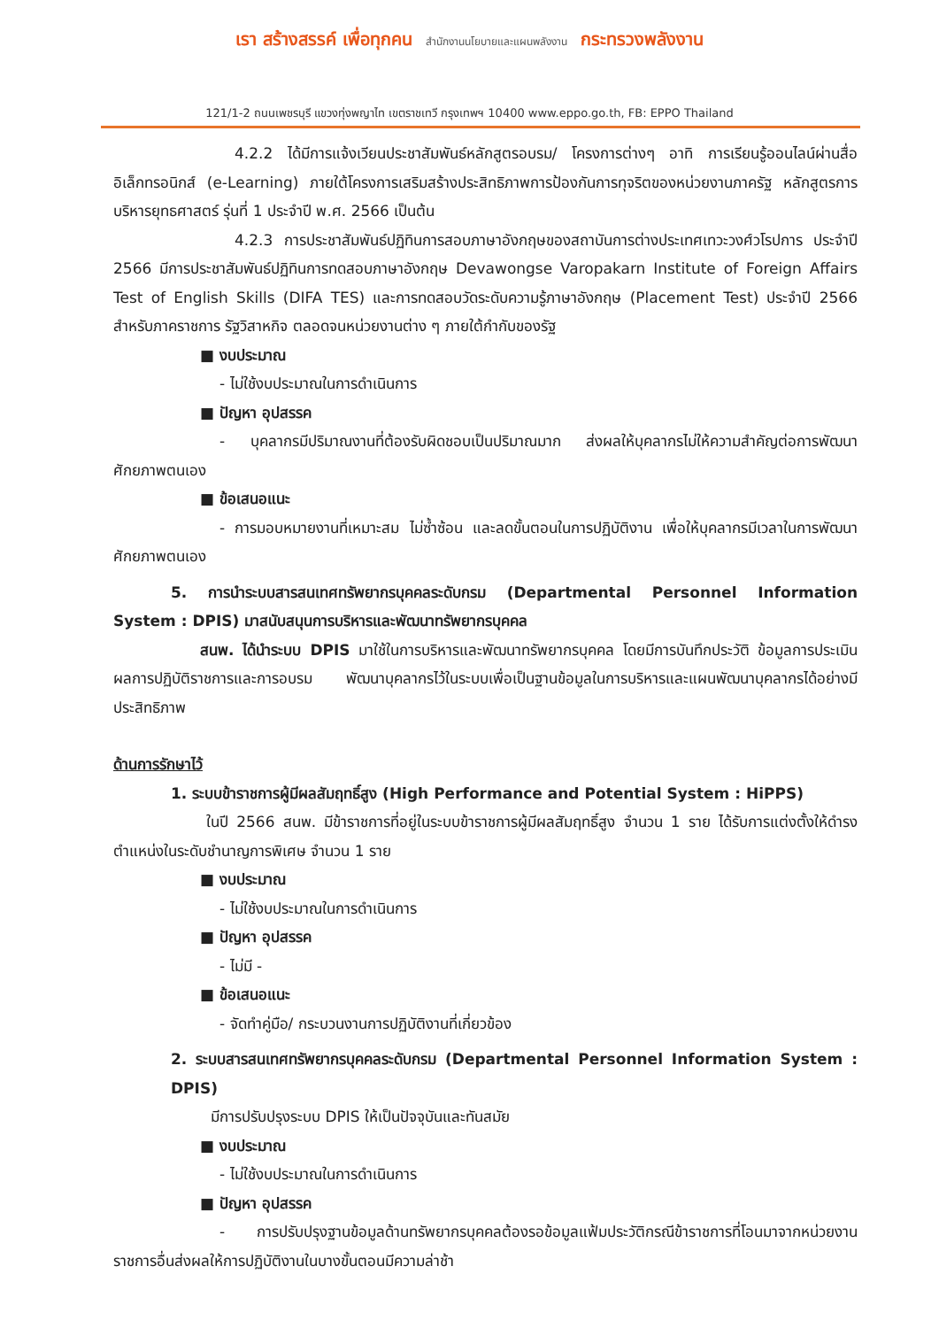เรา สร้างสรรค์ เพื่อทุกคน สำนักงานนโยบายและแผนพลังงาน กระทรวงพลังงาน
121/1-2 ถนนเพชรบุรี แขวงทุ่งพญาไท เขตราชเทวี กรุงเทพฯ 10400 www.eppo.go.th, FB: EPPO Thailand
4.2.2 ได้มีการแจ้งเวียนประชาสัมพันธ์หลักสูตรอบรม/ โครงการต่างๆ อาทิ การเรียนรู้ออนไลน์ผ่านสื่ออิเล็กทรอนิกส์ (e-Learning) ภายใต้โครงการเสริมสร้างประสิทธิภาพการป้องกันการทุจริตของหน่วยงานภาครัฐ หลักสูตรการบริหารยุทธศาสตร์ รุ่นที่ 1 ประจำปี พ.ศ. 2566 เป็นต้น
4.2.3 การประชาสัมพันธ์ปฏิทินการสอบภาษาอังกฤษของสถาบันการต่างประเทศเทวะวงศ์วโรปการ ประจำปี 2566 มีการประชาสัมพันธ์ปฏิทินการทดสอบภาษาอังกฤษ Devawongse Varopakarn Institute of Foreign Affairs Test of English Skills (DIFA TES) และการทดสอบวัดระดับความรู้ภาษาอังกฤษ (Placement Test) ประจำปี 2566 สำหรับภาคราชการ รัฐวิสาหกิจ ตลอดจนหน่วยงานต่าง ๆ ภายใต้กำกับของรัฐ
■ งบประมาณ
- ไม่ใช้งบประมาณในการดำเนินการ
■ ปัญหา อุปสรรค
- บุคลากรมีปริมาณงานที่ต้องรับผิดชอบเป็นปริมาณมาก ส่งผลให้บุคลากรไม่ให้ความสำคัญต่อการพัฒนาศักยภาพตนเอง
■ ข้อเสนอแนะ
- การมอบหมายงานที่เหมาะสม ไม่ซ้ำซ้อน และลดขั้นตอนในการปฏิบัติงาน เพื่อให้บุคลากรมีเวลาในการพัฒนาศักยภาพตนเอง
5. การนำระบบสารสนเทศทรัพยากรบุคคลระดับกรม (Departmental Personnel Information System : DPIS) มาสนับสนุนการบริหารและพัฒนาทรัพยากรบุคคล
สนพ. ได้นำระบบ DPIS มาใช้ในการบริหารและพัฒนาทรัพยากรบุคคล โดยมีการบันทึกประวัติ ข้อมูลการประเมินผลการปฏิบัติราชการและการอบรม พัฒนาบุคลากรไว้ในระบบเพื่อเป็นฐานข้อมูลในการบริหารและแผนพัฒนาบุคลากรได้อย่างมีประสิทธิภาพ
ด้านการรักษาไว้
1. ระบบข้าราชการผู้มีผลสัมฤทธิ์สูง (High Performance and Potential System : HiPPS)
ในปี 2566 สนพ. มีข้าราชการที่อยู่ในระบบข้าราชการผู้มีผลสัมฤทธิ์สูง จำนวน 1 ราย ได้รับการแต่งตั้งให้ดำรงตำแหน่งในระดับชำนาญการพิเศษ จำนวน 1 ราย
■ งบประมาณ
- ไม่ใช้งบประมาณในการดำเนินการ
■ ปัญหา อุปสรรค
- ไม่มี -
■ ข้อเสนอแนะ
- จัดทำคู่มือ/ กระบวนงานการปฏิบัติงานที่เกี่ยวข้อง
2. ระบบสารสนเทศทรัพยากรบุคคลระดับกรม (Departmental Personnel Information System : DPIS)
มีการปรับปรุงระบบ DPIS ให้เป็นปัจจุบันและทันสมัย
■ งบประมาณ
- ไม่ใช้งบประมาณในการดำเนินการ
■ ปัญหา อุปสรรค
- การปรับปรุงฐานข้อมูลด้านทรัพยากรบุคคลต้องรอข้อมูลแฟ้มประวัติกรณีข้าราชการที่โอนมาจากหน่วยงานราชการอื่นส่งผลให้การปฏิบัติงานในบางขั้นตอนมีความล่าช้า